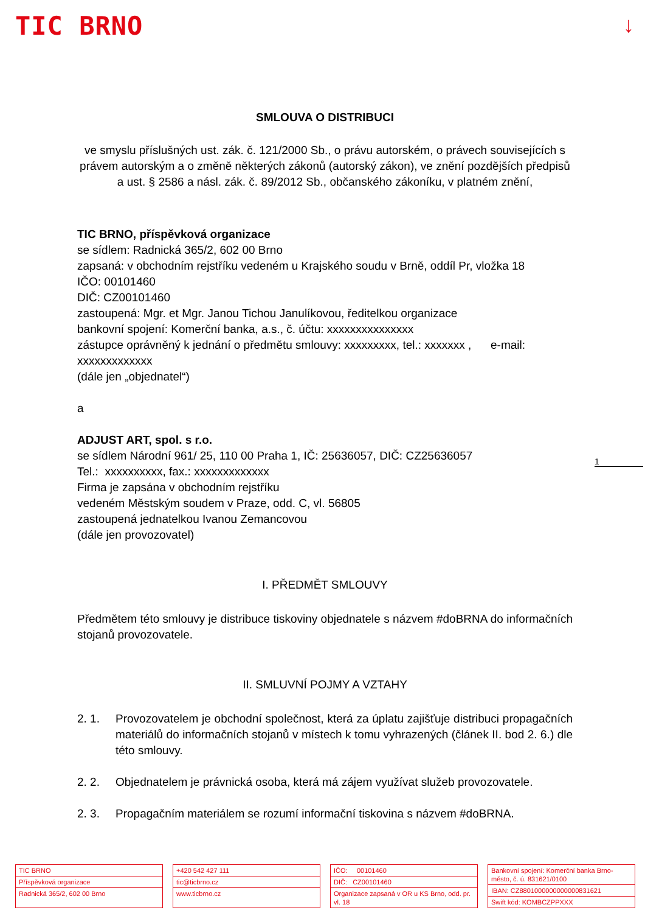TIC BRNO ↓
SMLOUVA O DISTRIBUCI
ve smyslu příslušných ust. zák. č. 121/2000 Sb., o právu autorském, o právech souvisejících s právem autorským a o změně některých zákonů (autorský zákon), ve znění pozdějších předpisů a ust. § 2586 a násl. zák. č. 89/2012 Sb., občanského zákoníku, v platném znění,
TIC BRNO, příspěvková organizace
se sídlem: Radnická 365/2, 602 00 Brno
zapsaná: v obchodním rejstříku vedeném u Krajského soudu v Brně, oddíl Pr, vložka 18
IČO: 00101460
DIČ: CZ00101460
zastoupená: Mgr. et Mgr. Janou Tichou Janulíkovou, ředitelkou organizace
bankovní spojení: Komerční banka, a.s., č. účtu: xxxxxxxxxxxxxxx
zástupce oprávněný k jednání o předmětu smlouvy: xxxxxxxxx, tel.: xxxxxxx , e-mail: xxxxxxxxxxxxx
(dále jen „objednatel“)
a
ADJUST ART, spol. s r.o.
se sídlem Národní 961/ 25, 110 00 Praha 1, IČ: 25636057, DIČ: CZ25636057
Tel.: xxxxxxxxxx, fax.: xxxxxxxxxxxxx
Firma je zapsána v obchodním rejstříku
vedeném Městským soudem v Praze, odd. C, vl. 56805
zastoupená jednatelkou Ivanou Zemancovou
(dále jen provozovatel)
I. PŘEDMĚT SMLOUVY
Předmětem této smlouvy je distribuce tiskoviny objednatele s názvem #doBRNA do informačních stojanů provozovatele.
II. SMLUVNÍ POJMY A VZTAHY
2. 1. Provozovatelem je obchodní společnost, která za úplatu zajišťuje distribuci propagačních materiálů do informačních stojanů v místech k tomu vyhrazených (článek II. bod 2. 6.) dle této smlouvy.
2. 2. Objednatelem je právnická osoba, která má zájem využívat služeb provozovatele.
2. 3. Propagačním materiálem se rozumí informační tiskovina s názvem #doBRNA.
1
TIC BRNO
Příspěvková organizace
Radnická 365/2, 602 00 Brno
+420 542 427 111
tic@ticbrno.cz
www.ticbrno.cz
IČO: 00101460
DIČ: CZ00101460
Organizace zapsaná v OR u KS Brno, odd. pr. vl. 18
Bankovní spojení: Komerční banka Brno-město, č. ú. 831621/0100
IBAN: CZ8801000000000000831621
Swift kód: KOMBCZPPXXX